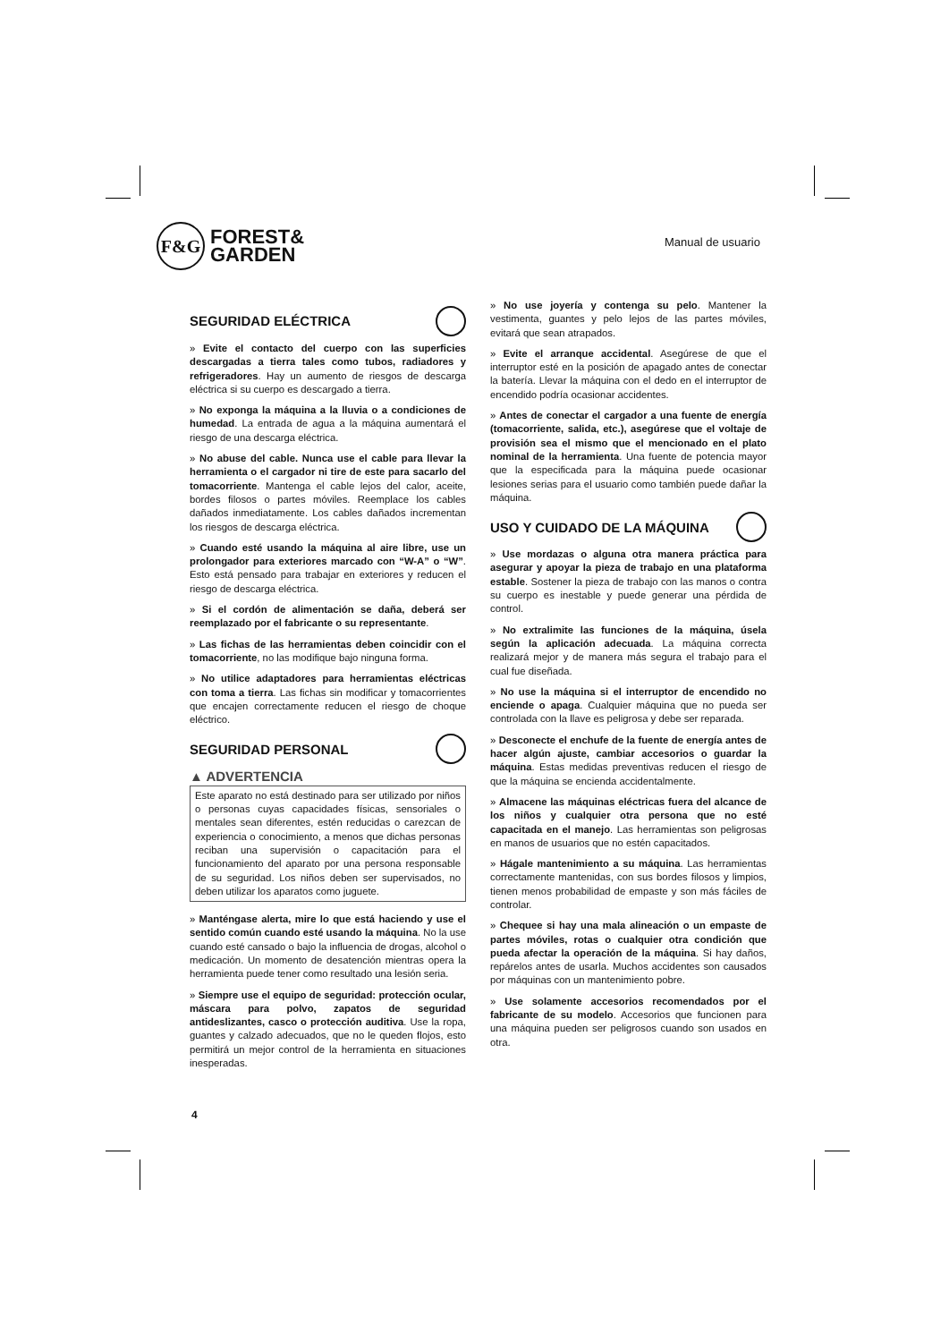F&G
FOREST&
GARDEN
Manual de usuario
SEGURIDAD ELÉCTRICA
» Evite el contacto del cuerpo con las superficies descargadas a tierra tales como tubos, radiadores y refrigeradores. Hay un aumento de riesgos de descarga eléctrica si su cuerpo es descargado a tierra.
» No exponga la máquina a la lluvia o a condiciones de humedad. La entrada de agua a la máquina aumentará el riesgo de una descarga eléctrica.
» No abuse del cable. Nunca use el cable para llevar la herramienta o el cargador ni tire de este para sacarlo del tomacorriente. Mantenga el cable lejos del calor, aceite, bordes filosos o partes móviles. Reemplace los cables dañados inmediatamente. Los cables dañados incrementan los riesgos de descarga eléctrica.
» Cuando esté usando la máquina al aire libre, use un prolongador para exteriores marcado con “W-A” o “W”. Esto está pensado para trabajar en exteriores y reducen el riesgo de descarga eléctrica.
» Si el cordón de alimentación se daña, deberá ser reemplazado por el fabricante o su representante.
» Las fichas de las herramientas deben coincidir con el tomacorriente, no las modifique bajo ninguna forma.
» No utilice adaptadores para herramientas eléctricas con toma a tierra. Las fichas sin modificar y tomacorrientes que encajen correctamente reducen el riesgo de choque eléctrico.
SEGURIDAD PERSONAL
▲ ADVERTENCIA
Este aparato no está destinado para ser utilizado por niños o personas cuyas capacidades físicas, sensoriales o mentales sean diferentes, estén reducidas o carezcan de experiencia o conocimiento, a menos que dichas personas reciban una supervisión o capacitación para el funcionamiento del aparato por una persona responsable de su seguridad. Los niños deben ser supervisados, no deben utilizar los aparatos como juguete.
» Manténgase alerta, mire lo que está haciendo y use el sentido común cuando esté usando la máquina. No la use cuando esté cansado o bajo la influencia de drogas, alcohol o medicación. Un momento de desatención mientras opera la herramienta puede tener como resultado una lesión seria.
» Siempre use el equipo de seguridad: protección ocular, máscara para polvo, zapatos de seguridad antideslizantes, casco o protección auditiva. Use la ropa, guantes y calzado adecuados, que no le queden flojos, esto permitirá un mejor control de la herramienta en situaciones inesperadas.
» No use joyería y contenga su pelo. Mantener la vestimenta, guantes y pelo lejos de las partes móviles, evitará que sean atrapados.
» Evite el arranque accidental. Asegúrese de que el interruptor esté en la posición de apagado antes de conectar la batería. Llevar la máquina con el dedo en el interruptor de encendido podría ocasionar accidentes.
» Antes de conectar el cargador a una fuente de energía (tomacorriente, salida, etc.), asegúrese que el voltaje de provisión sea el mismo que el mencionado en el plato nominal de la herramienta. Una fuente de potencia mayor que la especificada para la máquina puede ocasionar lesiones serias para el usuario como también puede dañar la máquina.
USO Y CUIDADO DE LA MÁQUINA
» Use mordazas o alguna otra manera práctica para asegurar y apoyar la pieza de trabajo en una plataforma estable. Sostener la pieza de trabajo con las manos o contra su cuerpo es inestable y puede generar una pérdida de control.
» No extralimite las funciones de la máquina, úsela según la aplicación adecuada. La máquina correcta realizará mejor y de manera más segura el trabajo para el cual fue diseñada.
» No use la máquina si el interruptor de encendido no enciende o apaga. Cualquier máquina que no pueda ser controlada con la llave es peligrosa y debe ser reparada.
» Desconecte el enchufe de la fuente de energía antes de hacer algún ajuste, cambiar accesorios o guardar la máquina. Estas medidas preventivas reducen el riesgo de que la máquina se encienda accidentalmente.
» Almacene las máquinas eléctricas fuera del alcance de los niños y cualquier otra persona que no esté capacitada en el manejo. Las herramientas son peligrosas en manos de usuarios que no estén capacitados.
» Hágale mantenimiento a su máquina. Las herramientas correctamente mantenidas, con sus bordes filosos y limpios, tienen menos probabilidad de empaste y son más fáciles de controlar.
» Chequee si hay una mala alineación o un empaste de partes móviles, rotas o cualquier otra condición que pueda afectar la operación de la máquina. Si hay daños, repárelos antes de usarla. Muchos accidentes son causados por máquinas con un mantenimiento pobre.
» Use solamente accesorios recomendados por el fabricante de su modelo. Accesorios que funcionen para una máquina pueden ser peligrosos cuando son usados en otra.
4